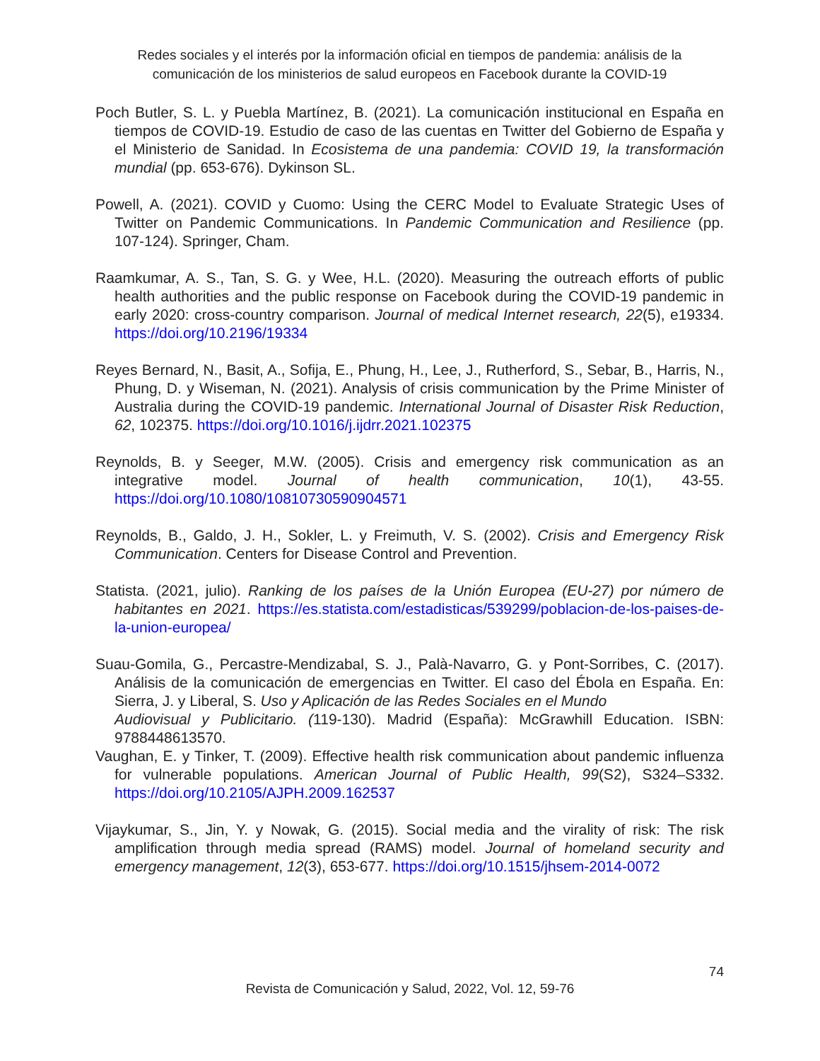Redes sociales y el interés por la información oficial en tiempos de pandemia: análisis de la comunicación de los ministerios de salud europeos en Facebook durante la COVID-19
Poch Butler, S. L. y Puebla Martínez, B. (2021). La comunicación institucional en España en tiempos de COVID-19. Estudio de caso de las cuentas en Twitter del Gobierno de España y el Ministerio de Sanidad. In Ecosistema de una pandemia: COVID 19, la transformación mundial (pp. 653-676). Dykinson SL.
Powell, A. (2021). COVID y Cuomo: Using the CERC Model to Evaluate Strategic Uses of Twitter on Pandemic Communications. In Pandemic Communication and Resilience (pp. 107-124). Springer, Cham.
Raamkumar, A. S., Tan, S. G. y Wee, H.L. (2020). Measuring the outreach efforts of public health authorities and the public response on Facebook during the COVID-19 pandemic in early 2020: cross-country comparison. Journal of medical Internet research, 22(5), e19334. https://doi.org/10.2196/19334
Reyes Bernard, N., Basit, A., Sofija, E., Phung, H., Lee, J., Rutherford, S., Sebar, B., Harris, N., Phung, D. y Wiseman, N. (2021). Analysis of crisis communication by the Prime Minister of Australia during the COVID-19 pandemic. International Journal of Disaster Risk Reduction, 62, 102375. https://doi.org/10.1016/j.ijdrr.2021.102375
Reynolds, B. y Seeger, M.W. (2005). Crisis and emergency risk communication as an integrative model. Journal of health communication, 10(1), 43-55. https://doi.org/10.1080/10810730590904571
Reynolds, B., Galdo, J. H., Sokler, L. y Freimuth, V. S. (2002). Crisis and Emergency Risk Communication. Centers for Disease Control and Prevention.
Statista. (2021, julio). Ranking de los países de la Unión Europea (EU-27) por número de habitantes en 2021. https://es.statista.com/estadisticas/539299/poblacion-de-los-paises-de-la-union-europea/
Suau-Gomila, G., Percastre-Mendizabal, S. J., Palà-Navarro, G. y Pont-Sorribes, C. (2017). Análisis de la comunicación de emergencias en Twitter. El caso del Ébola en España. En: Sierra, J. y Liberal, S. Uso y Aplicación de las Redes Sociales en el Mundo
Audiovisual y Publicitario. (119-130). Madrid (España): McGrawhill Education. ISBN: 9788448613570.
Vaughan, E. y Tinker, T. (2009). Effective health risk communication about pandemic influenza for vulnerable populations. American Journal of Public Health, 99(S2), S324–S332. https://doi.org/10.2105/AJPH.2009.162537
Vijaykumar, S., Jin, Y. y Nowak, G. (2015). Social media and the virality of risk: The risk amplification through media spread (RAMS) model. Journal of homeland security and emergency management, 12(3), 653-677. https://doi.org/10.1515/jhsem-2014-0072
74
Revista de Comunicación y Salud, 2022, Vol. 12, 59-76